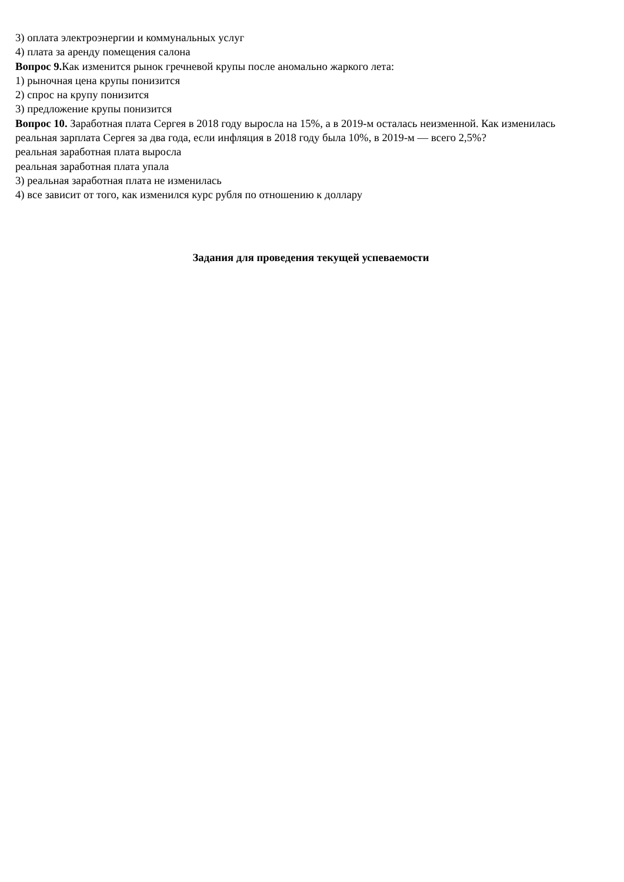3) оплата электроэнергии и коммунальных услуг
4) плата за аренду помещения салона
Вопрос 9. Как изменится рынок гречневой крупы после аномально жаркого лета:
1) рыночная цена крупы понизится
2) спрос на крупу понизится
3) предложение крупы понизится
Вопрос 10. Заработная плата Сергея в 2018 году выросла на 15%, а в 2019-м осталась неизменной. Как изменилась реальная зарплата Сергея за два года, если инфляция в 2018 году была 10%, в 2019-м — всего 2,5%?
реальная заработная плата выросла
реальная заработная плата упала
3) реальная заработная плата не изменилась
4) все зависит от того, как изменился курс рубля по отношению к доллару
Задания для проведения текущей успеваемости